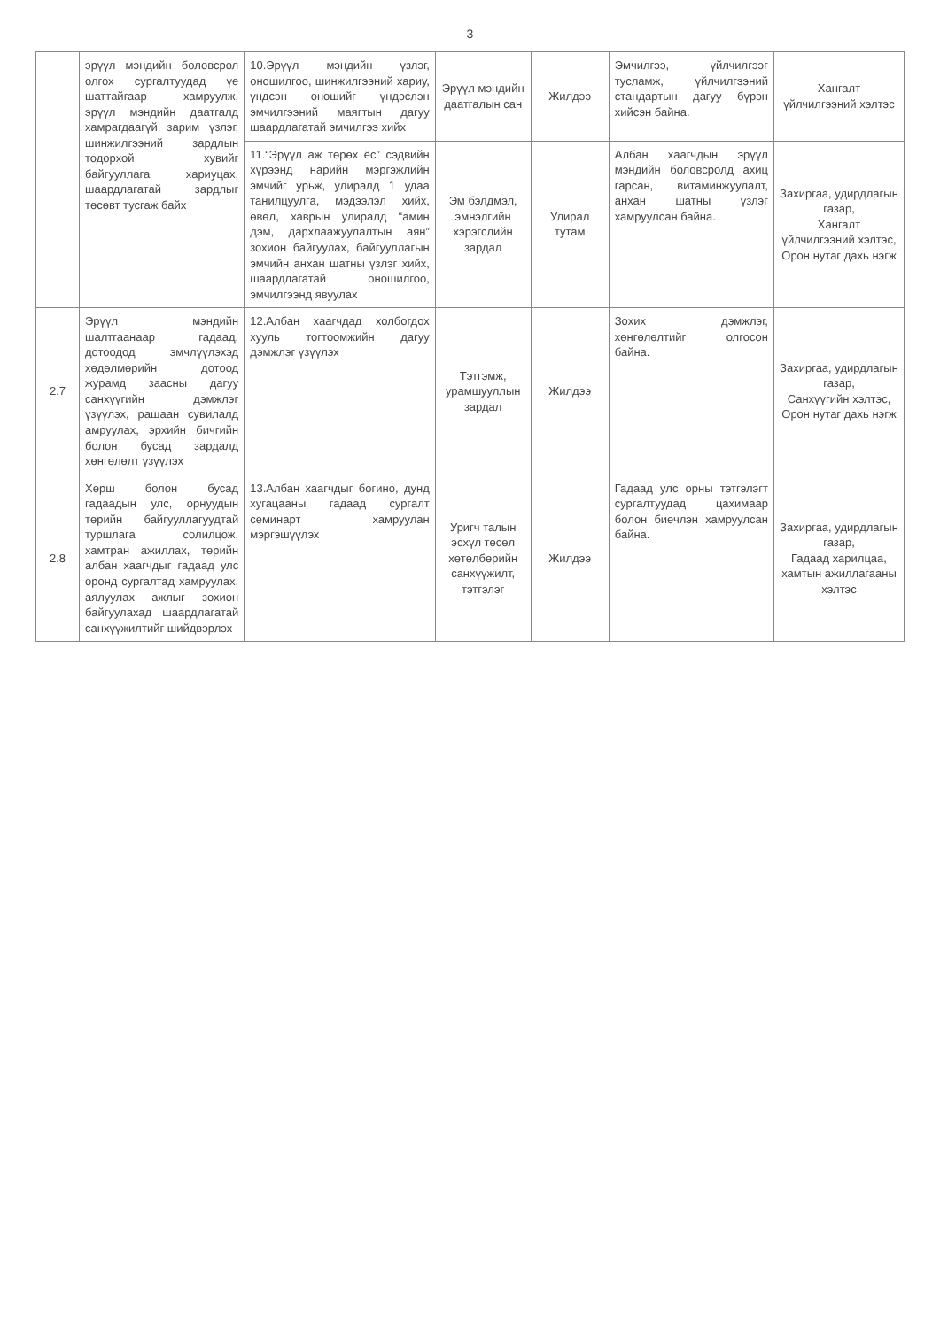3
| | эрүүл мэндийн боловсрол олгох сургалтуудад үе шаттайгаар хамруулж, эрүүл мэндийн даатгалд хамрагдаагүй зарим үзлэг, шинжилгээний зардлын тодорхой хувийг байгууллага хариуцах, шаардлагатай зардлыг төсөвт тусгаж байх | 10.Эрүүл мэндийн үзлэг, оношилгоо, шинжилгээний хариу, үндсэн оношийг үндэслэн эмчилгээний маягтын дагуу шаардлагатай эмчилгээ хийх | Эрүүл мэндийн даатгалын сан | Жилдээ | Эмчилгээ, үйлчилгээг тусламж, үйлчилгээний стандартын дагуу бүрэн хийсэн байна. | Хангалт үйлчилгээний хэлтэс |
| | | 11.“Эрүүл аж төрөх ёс” сэдвийн хүрээнд нарийн мэргэжлийн эмчийг урьж, улиралд 1 удаа танилцуулга, мэдээлэл хийх, өвөл, хаврын улиралд “амин дэм, дархлаажуулалтын аян” зохион байгуулах, байгууллагын эмчийн анхан шатны үзлэг хийх, шаардлагатай оношилгоо, эмчилгээнд явуулах | Эм бэлдмэл, эмнэлгийн хэрэгслийн зардал | Улирал тутам | Албан хаагчдын эрүүл мэндийн боловсролд ахиц гарсан, витаминжуулалт, анхан шатны үзлэг хамруулсан байна. | Захиргаа, удирдлагын газар, Хангалт үйлчилгээний хэлтэс, Орон нутаг дахь нэгж |
| 2.7 | Эрүүл мэндийн шалтгаанаар гадаад, дотоодод эмчлүүлэхэд хөдөлмөрийн дотоод журамд заасны дагуу санхүүгийн дэмжлэг үзүүлэх, рашаан сувилалд амруулах, эрхийн бичгийн болон бусад зардалд хөнгөлөлт үзүүлэх | 12.Албан хаагчдад холбогдох хууль тогтоомжийн дагуу дэмжлэг үзүүлэх | Тэтгэмж, урамшууллын зардал | Жилдээ | Зохих дэмжлэг, хөнгөлөлтийг олгосон байна. | Захиргаа, удирдлагын газар, Санхүүгийн хэлтэс, Орон нутаг дахь нэгж |
| 2.8 | Хөрш болон бусад гадаадын улс, орнуудын төрийн байгууллагуудтай туршлага солилцож, хамтран ажиллах, төрийн албан хаагчдыг гадаад улс оронд сургалтад хамруулах, аялуулах ажлыг зохион байгуулахад шаардлагатай санхүүжилтийг шийдвэрлэх | 13.Албан хаагчдыг богино, дунд хугацааны гадаад сургалт семинарт хамруулан мэргэшүүлэх | Уригч талын эсхүл төсөл хөтөлбөрийн санхүүжилт, тэтгэлэг | Жилдээ | Гадаад улс орны тэтгэлэгт сургалтуудад цахимаар болон биечлэн хамруулсан байна. | Захиргаа, удирдлагын газар, Гадаад харилцаа, хамтын ажиллагааны хэлтэс |